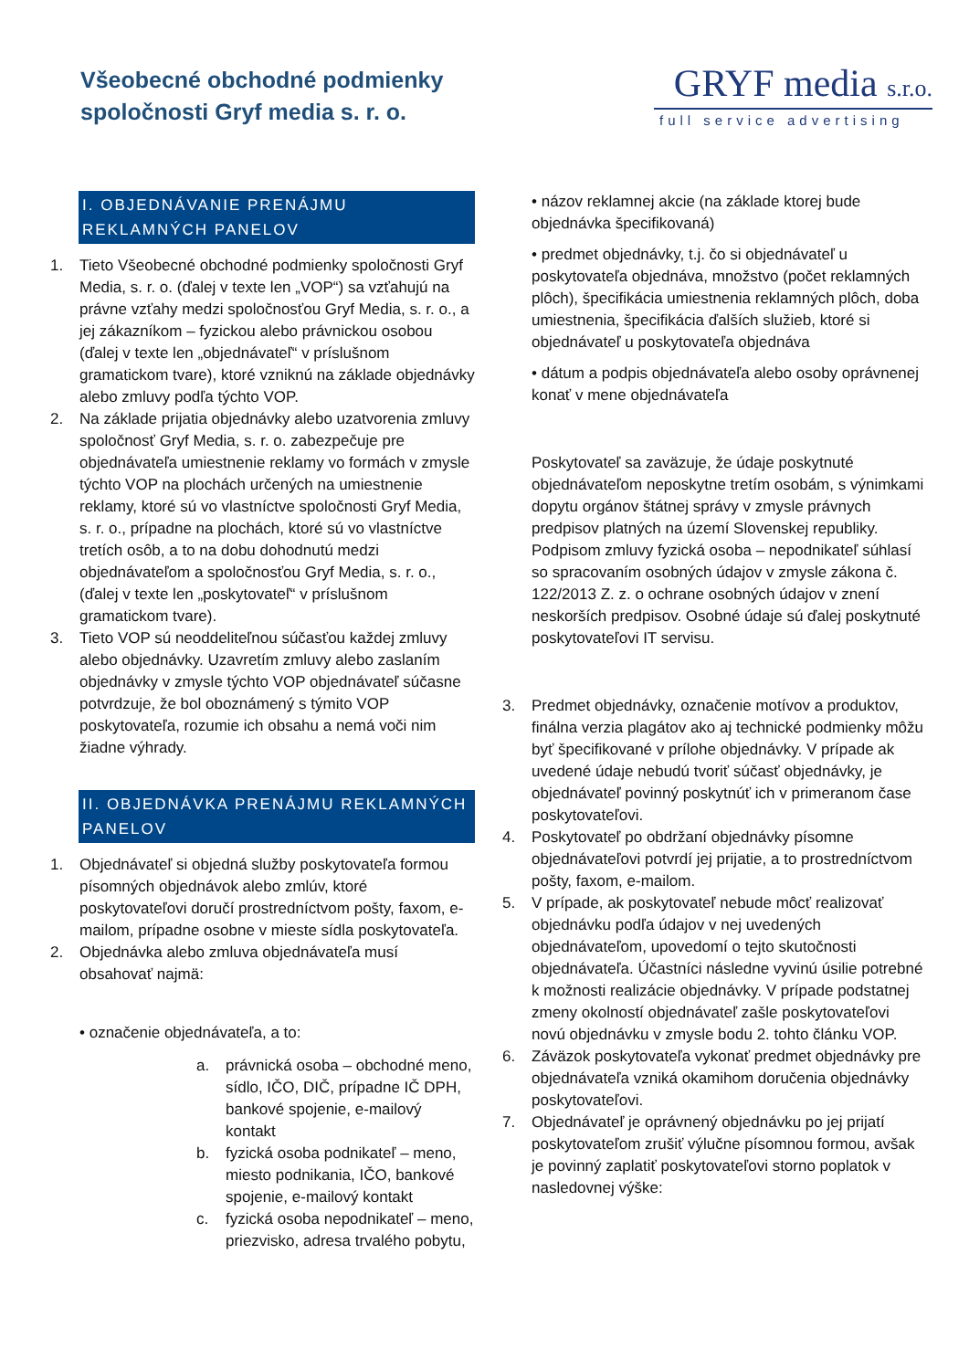Všeobecné obchodné podmienky
spoločnosti Gryf media s. r. o.
GRYF media s.r.o.
full service advertising
I. OBJEDNÁVANIE PRENÁJMU REKLAMNÝCH PANELOV
1. Tieto Všeobecné obchodné podmienky spoločnosti Gryf Media, s. r. o. (ďalej v texte len „VOP“) sa vzťahujú na právne vzťahy medzi spoločnosťou Gryf Media, s. r. o., a jej zákazníkom – fyzickou alebo právnickou osobou (ďalej v texte len „objednávateľ“ v príslušnom gramatickom tvare), ktoré vzniknú na základe objednávky alebo zmluvy podľa týchto VOP.
2. Na základe prijatia objednávky alebo uzatvorenia zmluvy spoločnosť Gryf Media, s. r. o. zabezpečuje pre objednávateľa umiestnenie reklamy vo formách v zmysle týchto VOP na plochách určených na umiestnenie reklamy, ktoré sú vo vlastníctve spoločnosti Gryf Media, s. r. o., prípadne na plochách, ktoré sú vo vlastníctve tretích osôb, a to na dobu dohodnutú medzi objednávateľom a spoločnosťou Gryf Media, s. r. o., (ďalej v texte len „poskytovateľ“ v príslušnom gramatickom tvare).
3. Tieto VOP sú neoddeliteľnou súčasťou každej zmluvy alebo objednávky. Uzavretím zmluvy alebo zaslaním objednávky v zmysle týchto VOP objednávateľ súčasne potvrdzuje, že bol oboznámený s týmito VOP poskytovateľa, rozumie ich obsahu a nemá voči nim žiadne výhrady.
II. OBJEDNÁVKA PRENÁJMU REKLAMNÝCH PANELOV
1. Objednávateľ si objedná služby poskytovateľa formou písomných objednávok alebo zmlúv, ktoré poskytovateľovi doručí prostredníctvom pošty, faxom, e-mailom, prípadne osobne v mieste sídla poskytovateľa.
2. Objednávka alebo zmluva objednávateľa musí obsahovať najmä:
• označenie objednávateľa, a to:
a. právnická osoba – obchodné meno, sídlo, IČO, DIČ, prípadne IČ DPH, bankové spojenie, e-mailový kontakt
b. fyzická osoba podnikateľ – meno, miesto podnikania, IČO, bankové spojenie, e-mailový kontakt
c. fyzická osoba nepodnikateľ – meno, priezvisko, adresa trvalého pobytu,
• názov reklamnej akcie (na základe ktorej bude objednávka špecifikovaná)
• predmet objednávky, t.j. čo si objednávateľ u poskytovateľa objednáva, množstvo (počet reklamných plôch), špecifikácia umiestnenia reklamných plôch, doba umiestnenia, špecifikácia ďalších služieb, ktoré si objednávateľ u poskytovateľa objednáva
• dátum a podpis objednávateľa alebo osoby oprávnenej konať v mene objednávateľa
Poskytovateľ sa zaväzuje, že údaje poskytnuté objednávateľom neposkytne tretím osobám, s výnimkami dopytu orgánov štátnej správy v zmysle právnych predpisov platných na území Slovenskej republiky. Podpisom zmluvy fyzická osoba – nepodnikateľ súhlasí so spracovaním osobných údajov v zmysle zákona č. 122/2013 Z. z. o ochrane osobných údajov v znení neskorších predpisov. Osobné údaje sú ďalej poskytnuté poskytovateľovi IT servisu.
3. Predmet objednávky, označenie motívov a produktov, finálna verzia plagátov ako aj technické podmienky môžu byť špecifikované v prílohe objednávky. V prípade ak uvedené údaje nebudú tvoriť súčasť objednávky, je objednávateľ povinný poskytnúť ich v primeranom čase poskytovateľovi.
4. Poskytovateľ po obdržaní objednávky písomne objednávateľovi potvrdí jej prijatie, a to prostredníctvom pošty, faxom, e-mailom.
5. V prípade, ak poskytovateľ nebude môcť realizovať objednávku podľa údajov v nej uvedených objednávateľom, upovedomí o tejto skutočnosti objednávateľa. Účastníci následne vyvinú úsilie potrebné k možnosti realizácie objednávky. V prípade podstatnej zmeny okolností objednávateľ zašle poskytovateľovi novú objednávku v zmysle bodu 2. tohto článku VOP.
6. Záväzok poskytovateľa vykonať predmet objednávky pre objednávateľa vzniká okamihom doručenia objednávky poskytovateľovi.
7. Objednávateľ je oprávnený objednávku po jej prijatí poskytovateľom zrušiť výlučne písomnou formou, avšak je povinný zaplatiť poskytovateľovi storno poplatok v nasledovnej výške: